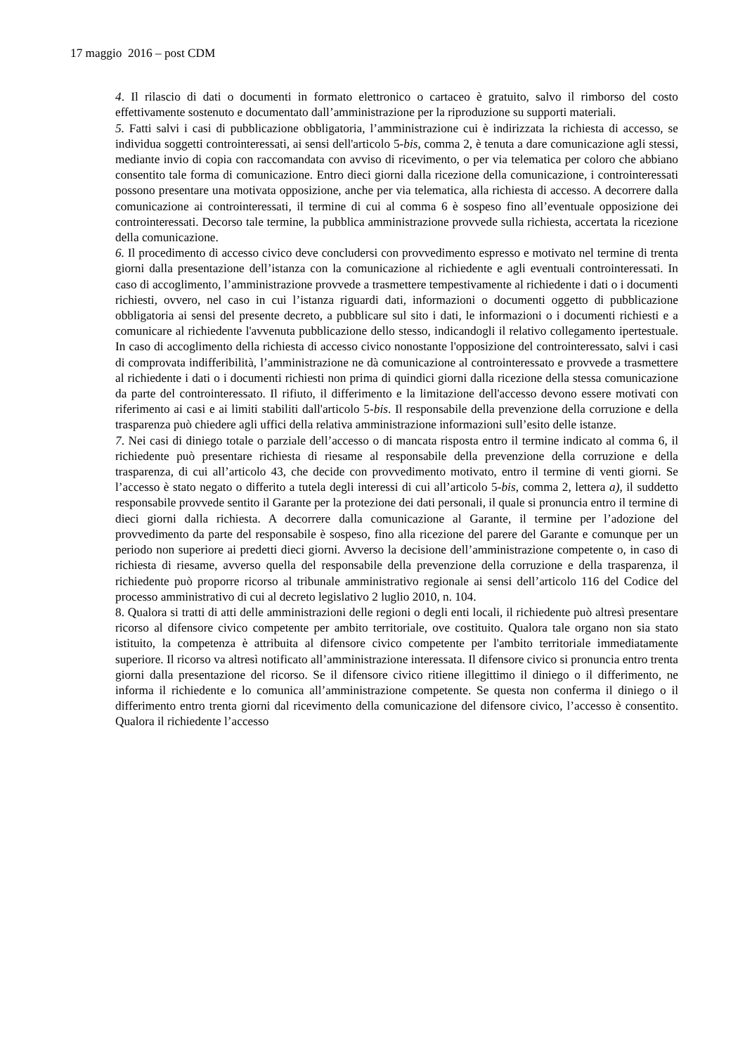17 maggio 2016 – post CDM
4. Il rilascio di dati o documenti in formato elettronico o cartaceo è gratuito, salvo il rimborso del costo effettivamente sostenuto e documentato dall’amministrazione per la riproduzione su supporti materiali.
5. Fatti salvi i casi di pubblicazione obbligatoria, l’amministrazione cui è indirizzata la richiesta di accesso, se individua soggetti controinteressati, ai sensi dell'articolo 5-bis, comma 2, è tenuta a dare comunicazione agli stessi, mediante invio di copia con raccomandata con avviso di ricevimento, o per via telematica per coloro che abbiano consentito tale forma di comunicazione. Entro dieci giorni dalla ricezione della comunicazione, i controinteressati possono presentare una motivata opposizione, anche per via telematica, alla richiesta di accesso. A decorrere dalla comunicazione ai controinteressati, il termine di cui al comma 6 è sospeso fino all’eventuale opposizione dei controinteressati. Decorso tale termine, la pubblica amministrazione provvede sulla richiesta, accertata la ricezione della comunicazione.
6. Il procedimento di accesso civico deve concludersi con provvedimento espresso e motivato nel termine di trenta giorni dalla presentazione dell’istanza con la comunicazione al richiedente e agli eventuali controinteressati. In caso di accoglimento, l’amministrazione provvede a trasmettere tempestivamente al richiedente i dati o i documenti richiesti, ovvero, nel caso in cui l’istanza riguardi dati, informazioni o documenti oggetto di pubblicazione obbligatoria ai sensi del presente decreto, a pubblicare sul sito i dati, le informazioni o i documenti richiesti e a comunicare al richiedente l'avvenuta pubblicazione dello stesso, indicandogli il relativo collegamento ipertestuale. In caso di accoglimento della richiesta di accesso civico nonostante l'opposizione del controinteressato, salvi i casi di comprovata indifferibilità, l’amministrazione ne dà comunicazione al controinteressato e provvede a trasmettere al richiedente i dati o i documenti richiesti non prima di quindici giorni dalla ricezione della stessa comunicazione da parte del controinteressato. Il rifiuto, il differimento e la limitazione dell'accesso devono essere motivati con riferimento ai casi e ai limiti stabiliti dall'articolo 5-bis. Il responsabile della prevenzione della corruzione e della trasparenza può chiedere agli uffici della relativa amministrazione informazioni sull’esito delle istanze.
7. Nei casi di diniego totale o parziale dell’accesso o di mancata risposta entro il termine indicato al comma 6, il richiedente può presentare richiesta di riesame al responsabile della prevenzione della corruzione e della trasparenza, di cui all’articolo 43, che decide con provvedimento motivato, entro il termine di venti giorni. Se l’accesso è stato negato o differito a tutela degli interessi di cui all’articolo 5-bis, comma 2, lettera a), il suddetto responsabile provvede sentito il Garante per la protezione dei dati personali, il quale si pronuncia entro il termine di dieci giorni dalla richiesta. A decorrere dalla comunicazione al Garante, il termine per l’adozione del provvedimento da parte del responsabile è sospeso, fino alla ricezione del parere del Garante e comunque per un periodo non superiore ai predetti dieci giorni. Avverso la decisione dell’amministrazione competente o, in caso di richiesta di riesame, avverso quella del responsabile della prevenzione della corruzione e della trasparenza, il richiedente può proporre ricorso al tribunale amministrativo regionale ai sensi dell’articolo 116 del Codice del processo amministrativo di cui al decreto legislativo 2 luglio 2010, n. 104.
8. Qualora si tratti di atti delle amministrazioni delle regioni o degli enti locali, il richiedente può altresì presentare ricorso al difensore civico competente per ambito territoriale, ove costituito. Qualora tale organo non sia stato istituito, la competenza è attribuita al difensore civico competente per l'ambito territoriale immediatamente superiore. Il ricorso va altresì notificato all’amministrazione interessata. Il difensore civico si pronuncia entro trenta giorni dalla presentazione del ricorso. Se il difensore civico ritiene illegittimo il diniego o il differimento, ne informa il richiedente e lo comunica all’amministrazione competente. Se questa non conferma il diniego o il differimento entro trenta giorni dal ricevimento della comunicazione del difensore civico, l’accesso è consentito. Qualora il richiedente l’accesso